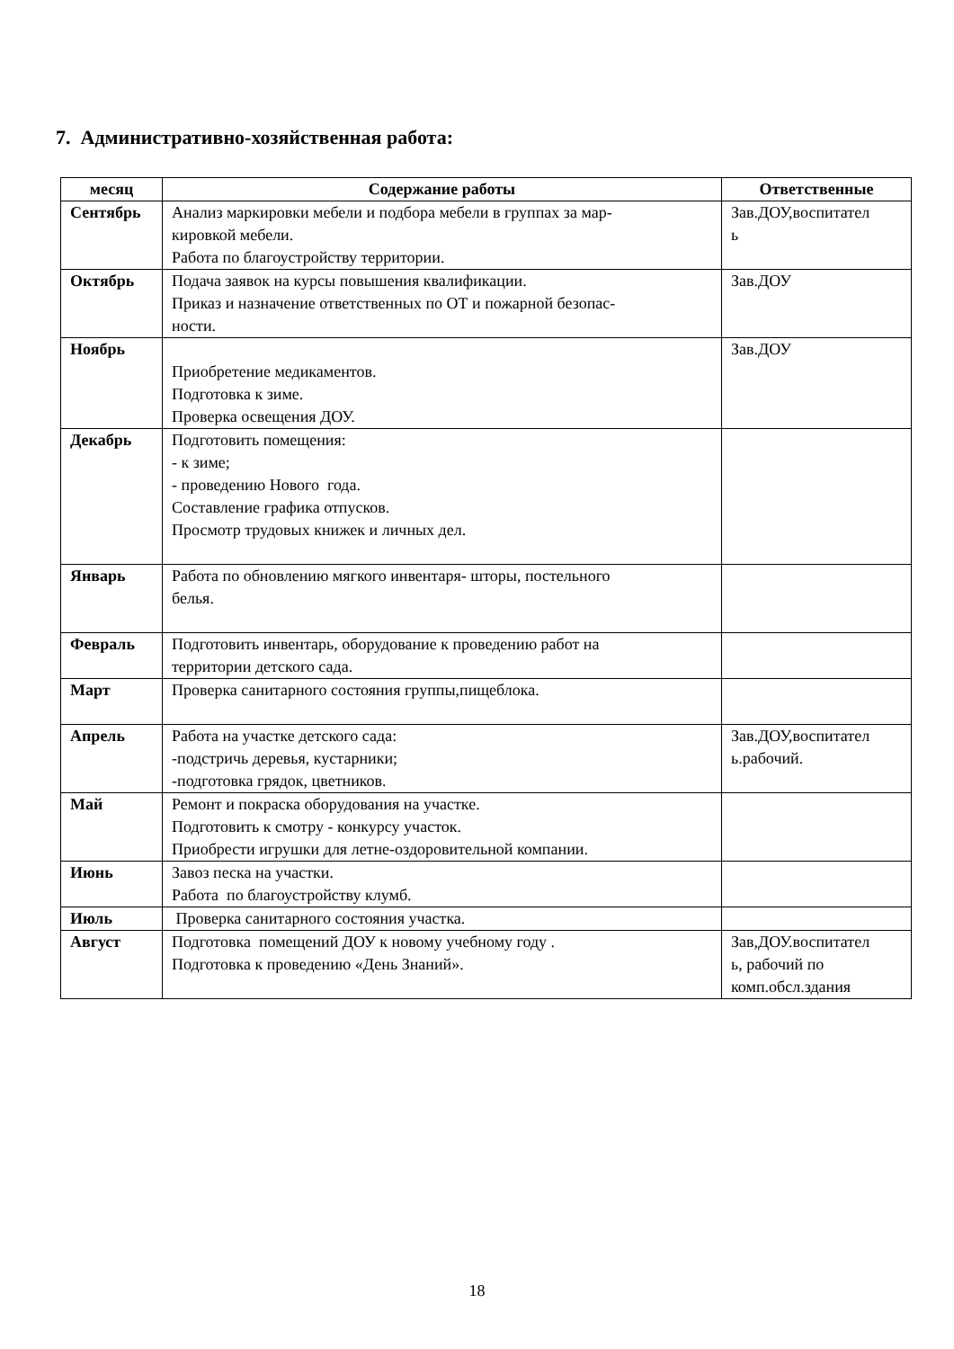7. Административно-хозяйственная работа:
| месяц | Содержание работы | Ответственные |
| --- | --- | --- |
| Сентябрь | Анализ маркировки мебели и подбора мебели в группах за мар- кировкой мебели. Работа по благоустройству территории. | Зав.ДОУ,воспитател ь |
| Октябрь | Подача заявок на курсы повышения квалификации. Приказ и назначение ответственных по ОТ и пожарной безопас- ности. | Зав.ДОУ |
| Ноябрь | Приобретение медикаментов. Подготовка к зиме. Проверка освещения ДОУ. | Зав.ДОУ |
| Декабрь | Подготовить помещения: - к зиме; - проведению Нового года. Составление графика отпусков. Просмотр трудовых книжек и личных дел. | |
| Январь | Работа по обновлению мягкого инвентаря- шторы, постельного белья. | |
| Февраль | Подготовить инвентарь, оборудование к проведению работ на территории детского сада. | |
| Март | Проверка санитарного состояния группы,пищеблока. | |
| Апрель | Работа на участке детского сада: -подстричь деревья, кустарники; -подготовка грядок, цветников. | Зав.ДОУ,воспитател ь.рабочий. |
| Май | Ремонт и покраска оборудования на участке. Подготовить к смотру - конкурсу участок. Приобрести игрушки для летне-оздоровительной компании. | |
| Июнь | Завоз песка на участки. Работа по благоустройству клумб. | |
| Июль | Проверка санитарного состояния участка. | |
| Август | Подготовка помещений ДОУ к новому учебному году . Подготовка к проведению «День Знаний». | Зав,ДОУ.воспитател ь, рабочий по комп.обсл.здания |
18